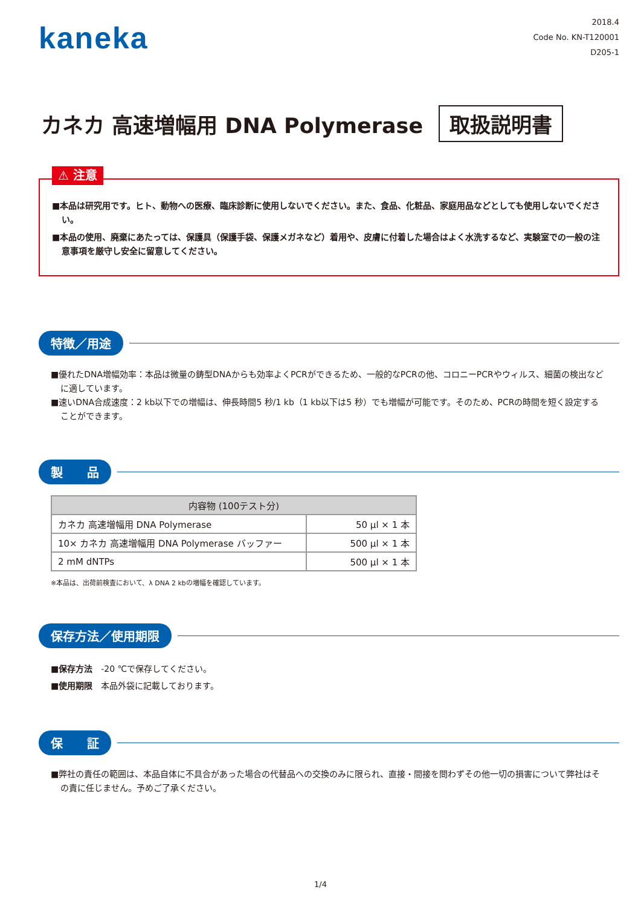kaneka
2018.4
Code No. KN-T120001
D205-1
カネカ 高速増幅用 DNA Polymerase
取扱説明書
⚠ 注意
■本品は研究用です。ヒト、動物への医療、臨床診断に使用しないでください。また、食品、化粧品、家庭用品などとしても使用しないでください。
■本品の使用、廃棄にあたっては、保護具（保護手袋、保護メガネなど）着用や、皮膚に付着した場合はよく水洗するなど、実験室での一般の注意事項を厳守し安全に留意してください。
特徴／用途
■優れたDNA増幅効率：本品は微量の鋳型DNAからも効率よくPCRができるため、一般的なPCRの他、コロニーPCRやウィルス、細菌の検出などに適しています。
■速いDNA合成速度：2 kb以下での増幅は、伸長時間5 秒/1 kb（1 kb以下は5 秒）でも増幅が可能です。そのため、PCRの時間を短く設定することができます。
製　　品
| 内容物 (100テスト分) | |
| --- | --- |
| カネカ 高速増幅用 DNA Polymerase | 50 μl × 1 本 |
| 10× カネカ 高速増幅用 DNA Polymerase バッファー | 500 μl × 1 本 |
| 2 mM dNTPs | 500 μl × 1 本 |
※本品は、出荷前検査において、λ DNA 2 kbの増幅を確認しています。
保存方法／使用期限
■保存方法　-20 ℃で保存してください。
■使用期限　本品外袋に記載しております。
保　　証
■弊社の責任の範囲は、本品自体に不具合があった場合の代替品への交換のみに限られ、直接・間接を問わずその他一切の損害について弊社はその責に任じません。予めご了承ください。
1/4